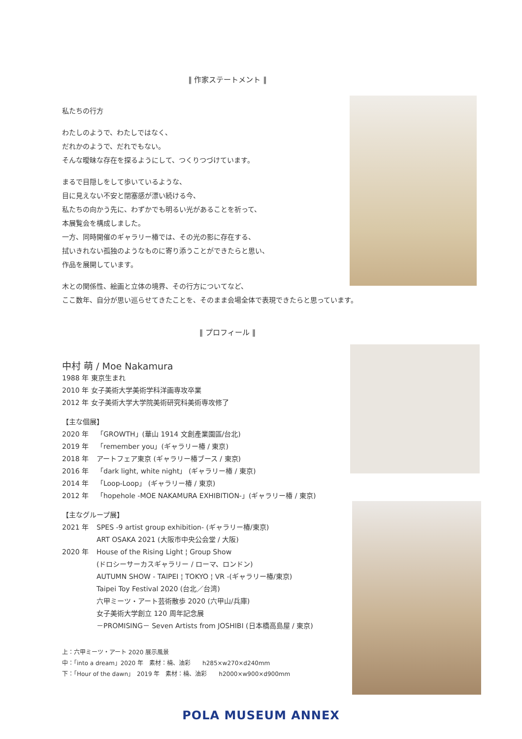‖ 作家ステートメント ‖
私たちの行方
わたしのようで、わたしではなく、
だれかのようで、だれでもない。
そんな曖昧な存在を探るようにして、つくりつづけています。
まるで目隠しをして歩いているような、
目に見えない不安と閉塞感が漂い続ける今、
私たちの向かう先に、わずかでも明るい光があることを祈って、
本展覧会を構成しました。
一方、同時開催のギャラリー椿では、その光の影に存在する、
拭いきれない孤独のようなものに寄り添うことができたらと思い、
作品を展開しています。
木との関係性、絵画と立体の境界、その行方についてなど、
ここ数年、自分が思い巡らせてきたことを、そのまま会場全体で表現できたらと思っています。
‖ プロフィール ‖
中村 萌 / Moe Nakamura
1988 年 東京生まれ
2010 年 女子美術大学美術学科洋画専攻卒業
2012 年 女子美術大学大学院美術研究科美術専攻修了
【主な個展】
2020 年 「GROWTH」(華山 1914 文創產業園區/台北)
2019 年 「remember you」(ギャラリー椿 / 東京)
2018 年 アートフェア東京 (ギャラリー椿ブース / 東京)
2016 年 「dark light, white night」 (ギャラリー椿 / 東京)
2014 年 「Loop-Loop」 (ギャラリー椿 / 東京)
2012 年 「hopehole -MOE NAKAMURA EXHIBITION-」(ギャラリー椿 / 東京)
【主なグループ展】
2021 年 SPES -9 artist group exhibition- (ギャラリー椿/東京)
ART OSAKA 2021 (大阪市中央公会堂 / 大阪)
2020 年 House of the Rising Light ¦ Group Show
(ドロシーサーカスギャラリー / ローマ、ロンドン)
AUTUMN SHOW - TAIPEI ¦ TOKYO ¦ VR -(ギャラリー椿/東京)
Taipei Toy Festival 2020 (台北／台湾)
六甲ミーツ・アート芸術散歩 2020 (六甲山/兵庫)
女子美術大学創立 120 周年記念展
－PROMISING－ Seven Artists from JOSHIBI (日本橋高島屋 / 東京)
上：六甲ミーツ・アート 2020 展示風景
中：「into a dream」2020 年　素材：楠、油彩　　h285×w270×d240mm
下：「Hour of the dawn」　2019 年　素材：楠、油彩　　h2000×w900×d900mm
POLA MUSEUM ANNEX